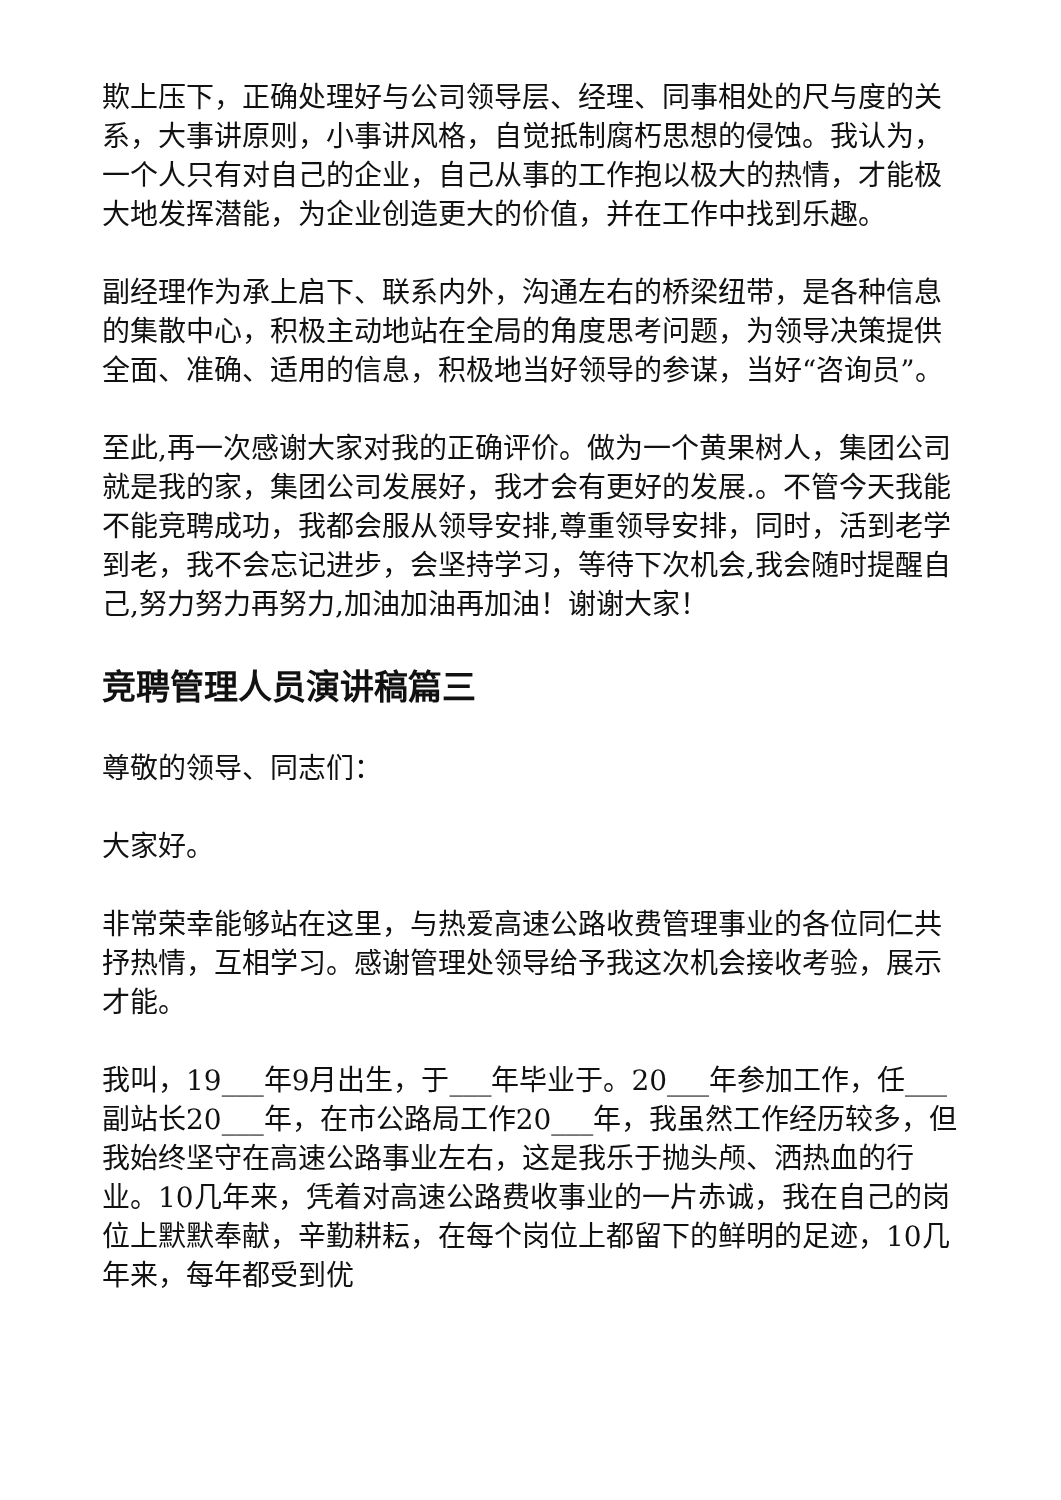欺上压下，正确处理好与公司领导层、经理、同事相处的尺与度的关系，大事讲原则，小事讲风格，自觉抵制腐朽思想的侵蚀。我认为，一个人只有对自己的企业，自己从事的工作抱以极大的热情，才能极大地发挥潜能，为企业创造更大的价值，并在工作中找到乐趣。
副经理作为承上启下、联系内外，沟通左右的桥梁纽带，是各种信息的集散中心，积极主动地站在全局的角度思考问题，为领导决策提供全面、准确、适用的信息，积极地当好领导的参谋，当好“咨询员”。
至此,再一次感谢大家对我的正确评价。做为一个黄果树人，集团公司就是我的家，集团公司发展好，我才会有更好的发展.。不管今天我能不能竞聘成功，我都会服从领导安排,尊重领导安排，同时，活到老学到老，我不会忘记进步，会坚持学习，等待下次机会,我会随时提醒自己,努力努力再努力,加油加油再加油！谢谢大家！
竞聘管理人员演讲稿篇三
尊敬的领导、同志们：
大家好。
非常荣幸能够站在这里，与热爱高速公路收费管理事业的各位同仁共抒热情，互相学习。感谢管理处领导给予我这次机会接收考验，展示才能。
我叫，19___年9月出生，于___年毕业于。20___年参加工作，任___副站长20___年，在市公路局工作20___年，我虽然工作经历较多，但我始终坚守在高速公路事业左右，这是我乐于抛头颅、洒热血的行业。10几年来，凭着对高速公路费收事业的一片赤诚，我在自己的岗位上默默奉献，辛勤耕耘，在每个岗位上都留下的鲜明的足迹，10几年来，每年都受到优